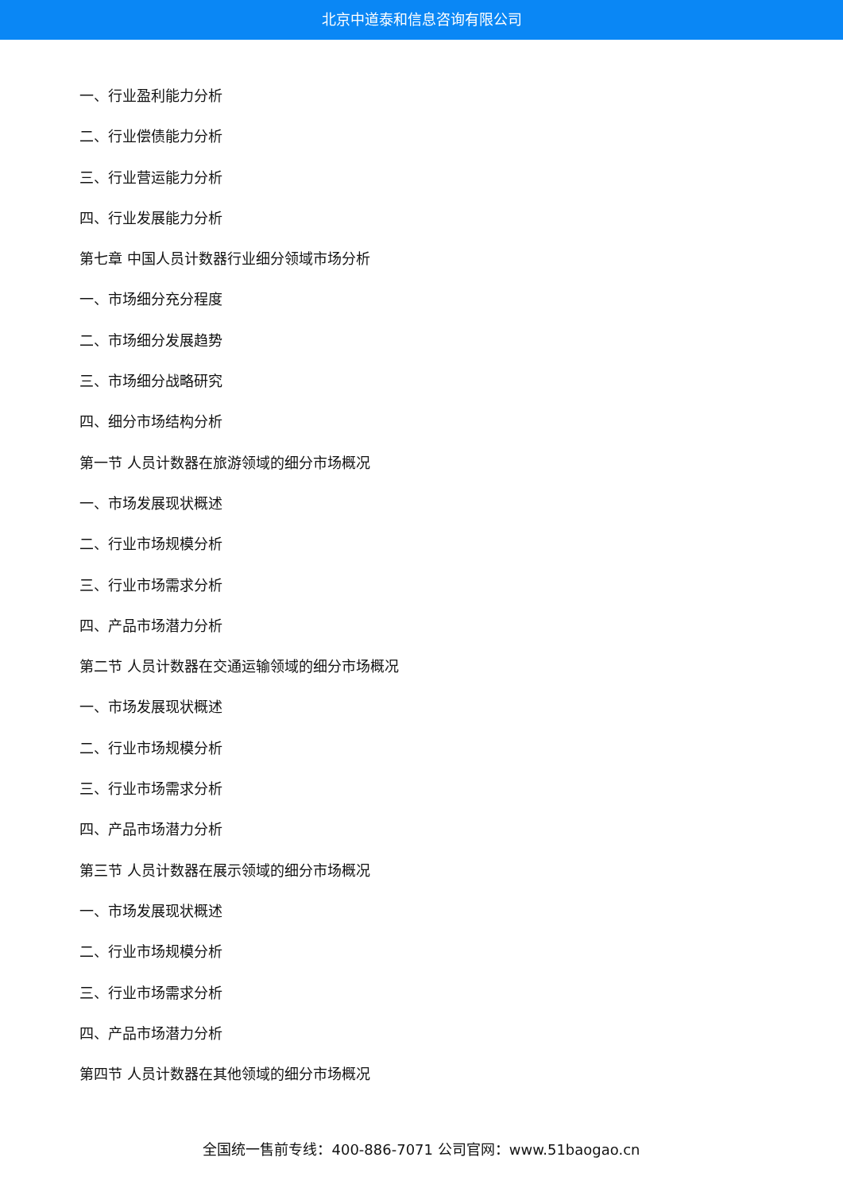北京中道泰和信息咨询有限公司
一、行业盈利能力分析
二、行业偿债能力分析
三、行业营运能力分析
四、行业发展能力分析
第七章 中国人员计数器行业细分领域市场分析
一、市场细分充分程度
二、市场细分发展趋势
三、市场细分战略研究
四、细分市场结构分析
第一节 人员计数器在旅游领域的细分市场概况
一、市场发展现状概述
二、行业市场规模分析
三、行业市场需求分析
四、产品市场潜力分析
第二节 人员计数器在交通运输领域的细分市场概况
一、市场发展现状概述
二、行业市场规模分析
三、行业市场需求分析
四、产品市场潜力分析
第三节 人员计数器在展示领域的细分市场概况
一、市场发展现状概述
二、行业市场规模分析
三、行业市场需求分析
四、产品市场潜力分析
第四节 人员计数器在其他领域的细分市场概况
全国统一售前专线：400-886-7071 公司官网：www.51baogao.cn